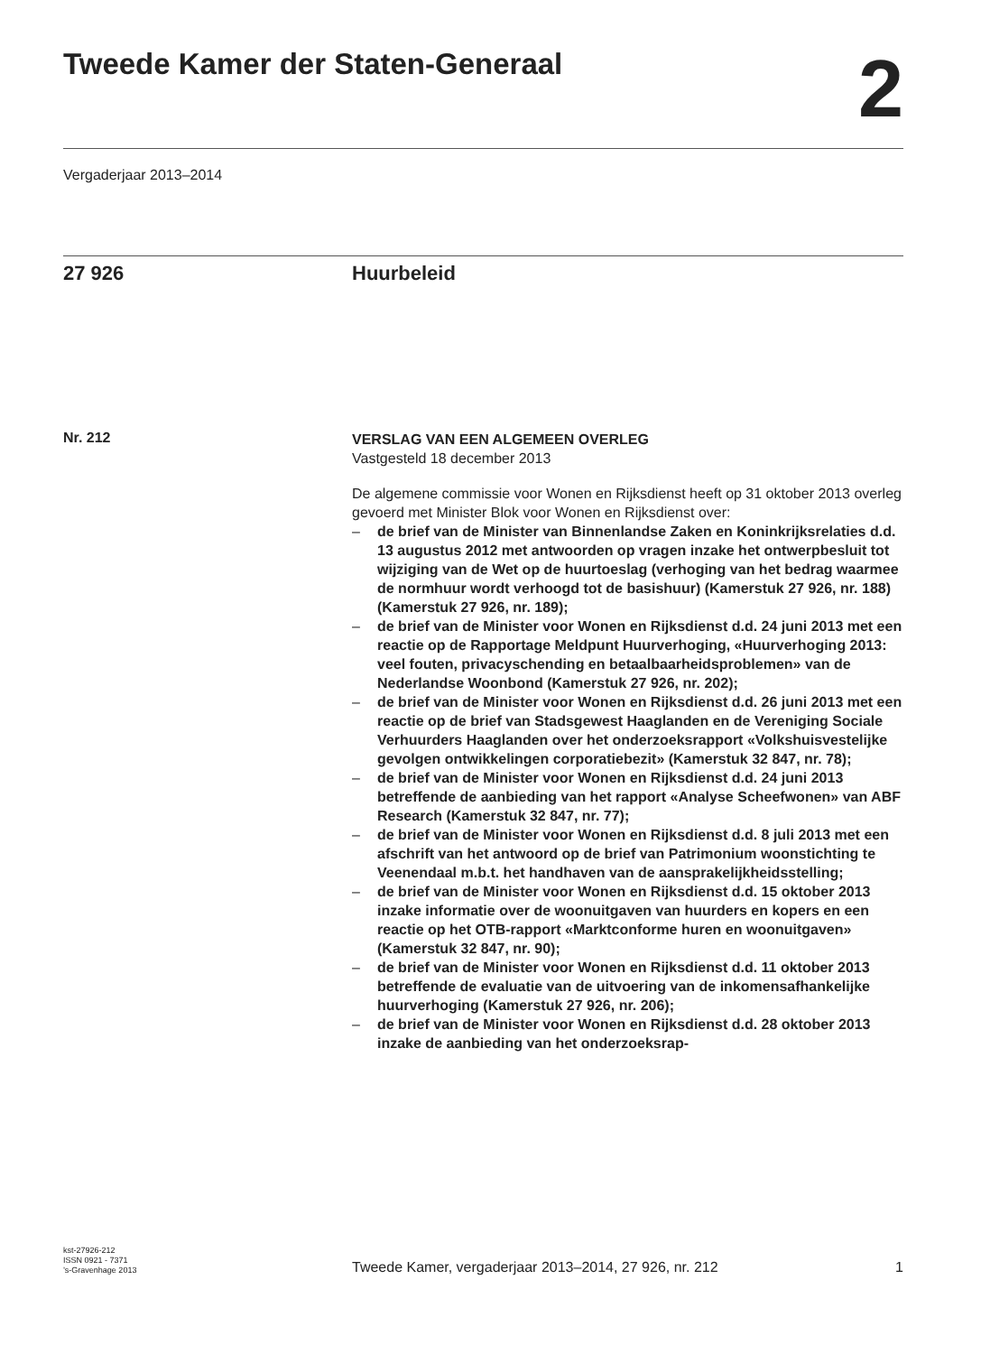Tweede Kamer der Staten-Generaal
2
Vergaderjaar 2013–2014
27 926 Huurbeleid
Nr. 212
VERSLAG VAN EEN ALGEMEEN OVERLEG
Vastgesteld 18 december 2013
De algemene commissie voor Wonen en Rijksdienst heeft op 31 oktober 2013 overleg gevoerd met Minister Blok voor Wonen en Rijksdienst over:
– de brief van de Minister van Binnenlandse Zaken en Koninkrijksrelaties d.d. 13 augustus 2012 met antwoorden op vragen inzake het ontwerpbesluit tot wijziging van de Wet op de huurtoeslag (verhoging van het bedrag waarmee de normhuur wordt verhoogd tot de basishuur) (Kamerstuk 27 926, nr. 188) (Kamerstuk 27 926, nr. 189);
– de brief van de Minister voor Wonen en Rijksdienst d.d. 24 juni 2013 met een reactie op de Rapportage Meldpunt Huurverhoging, «Huurverhoging 2013: veel fouten, privacyschending en betaalbaarheidsproblemen» van de Nederlandse Woonbond (Kamerstuk 27 926, nr. 202);
– de brief van de Minister voor Wonen en Rijksdienst d.d. 26 juni 2013 met een reactie op de brief van Stadsgewest Haaglanden en de Vereniging Sociale Verhuurders Haaglanden over het onderzoeksrapport «Volkshuisvestelijke gevolgen ontwikkelingen corporatiebezit» (Kamerstuk 32 847, nr. 78);
– de brief van de Minister voor Wonen en Rijksdienst d.d. 24 juni 2013 betreffende de aanbieding van het rapport «Analyse Scheefwonen» van ABF Research (Kamerstuk 32 847, nr. 77);
– de brief van de Minister voor Wonen en Rijksdienst d.d. 8 juli 2013 met een afschrift van het antwoord op de brief van Patrimonium woonstichting te Veenendaal m.b.t. het handhaven van de aansprakelijkheidsstelling;
– de brief van de Minister voor Wonen en Rijksdienst d.d. 15 oktober 2013 inzake informatie over de woonuitgaven van huurders en kopers en een reactie op het OTB-rapport «Marktconforme huren en woonuitgaven» (Kamerstuk 32 847, nr. 90);
– de brief van de Minister voor Wonen en Rijksdienst d.d. 11 oktober 2013 betreffende de evaluatie van de uitvoering van de inkomensafhankelijke huurverhoging (Kamerstuk 27 926, nr. 206);
– de brief van de Minister voor Wonen en Rijksdienst d.d. 28 oktober 2013 inzake de aanbieding van het onderzoeksrap-
kst-27926-212
ISSN 0921 - 7371
’s-Gravenhage 2013
Tweede Kamer, vergaderjaar 2013–2014, 27 926, nr. 212
1